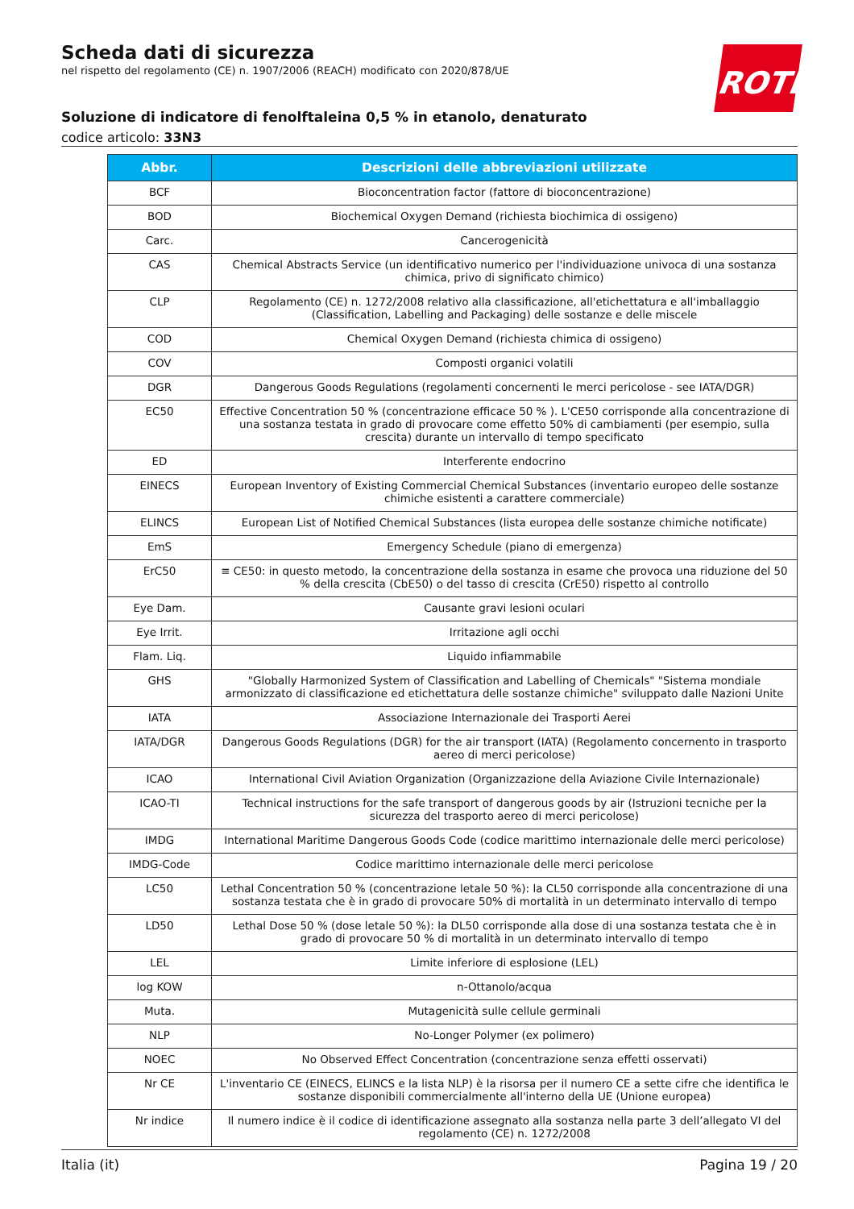Scheda dati di sicurezza
nel rispetto del regolamento (CE) n. 1907/2006 (REACH) modificato con 2020/878/UE
Soluzione di indicatore di fenolftaleina 0,5 % in etanolo, denaturato
codice articolo: 33N3
ROTH
| Abbr. | Descrizioni delle abbreviazioni utilizzate |
| --- | --- |
| BCF | Bioconcentration factor (fattore di bioconcentrazione) |
| BOD | Biochemical Oxygen Demand (richiesta biochimica di ossigeno) |
| Carc. | Cancerogenicità |
| CAS | Chemical Abstracts Service (un identificativo numerico per l'individuazione univoca di una sostanza chimica, privo di significato chimico) |
| CLP | Regolamento (CE) n. 1272/2008 relativo alla classificazione, all'etichettatura e all'imballaggio (Classification, Labelling and Packaging) delle sostanze e delle miscele |
| COD | Chemical Oxygen Demand (richiesta chimica di ossigeno) |
| COV | Composti organici volatili |
| DGR | Dangerous Goods Regulations (regolamenti concernenti le merci pericolose - see IATA/DGR) |
| EC50 | Effective Concentration 50 % (concentrazione efficace 50 % ). L'CE50 corrisponde alla concentrazione di una sostanza testata in grado di provocare come effetto 50% di cambiamenti (per esempio, sulla crescita) durante un intervallo di tempo specificato |
| ED | Interferente endocrino |
| EINECS | European Inventory of Existing Commercial Chemical Substances (inventario europeo delle sostanze chimiche esistenti a carattere commerciale) |
| ELINCS | European List of Notified Chemical Substances (lista europea delle sostanze chimiche notificate) |
| EmS | Emergency Schedule (piano di emergenza) |
| ErC50 | ≡ CE50: in questo metodo, la concentrazione della sostanza in esame che provoca una riduzione del 50 % della crescita (CbE50) o del tasso di crescita (CrE50) rispetto al controllo |
| Eye Dam. | Causante gravi lesioni oculari |
| Eye Irrit. | Irritazione agli occhi |
| Flam. Liq. | Liquido infiammabile |
| GHS | "Globally Harmonized System of Classification and Labelling of Chemicals" "Sistema mondiale armonizzato di classificazione ed etichettatura delle sostanze chimiche" sviluppato dalle Nazioni Unite |
| IATA | Associazione Internazionale dei Trasporti Aerei |
| IATA/DGR | Dangerous Goods Regulations (DGR) for the air transport (IATA) (Regolamento concernento in trasporto aereo di merci pericolose) |
| ICAO | International Civil Aviation Organization (Organizzazione della Aviazione Civile Internazionale) |
| ICAO-TI | Technical instructions for the safe transport of dangerous goods by air (Istruzioni tecniche per la sicurezza del trasporto aereo di merci pericolose) |
| IMDG | International Maritime Dangerous Goods Code (codice marittimo internazionale delle merci pericolose) |
| IMDG-Code | Codice marittimo internazionale delle merci pericolose |
| LC50 | Lethal Concentration 50 % (concentrazione letale 50 %): la CL50 corrisponde alla concentrazione di una sostanza testata che è in grado di provocare 50% di mortalità in un determinato intervallo di tempo |
| LD50 | Lethal Dose 50 % (dose letale 50 %): la DL50 corrisponde alla dose di una sostanza testata che è in grado di provocare 50 % di mortalità in un determinato intervallo di tempo |
| LEL | Limite inferiore di esplosione (LEL) |
| log KOW | n-Ottanolo/acqua |
| Muta. | Mutagenicità sulle cellule germinali |
| NLP | No-Longer Polymer (ex polimero) |
| NOEC | No Observed Effect Concentration (concentrazione senza effetti osservati) |
| Nr CE | L'inventario CE (EINECS, ELINCS e la lista NLP) è la risorsa per il numero CE a sette cifre che identifica le sostanze disponibili commercialmente all'interno della UE (Unione europea) |
| Nr indice | Il numero indice è il codice di identificazione assegnato alla sostanza nella parte 3 dell’allegato VI del regolamento (CE) n. 1272/2008 |
Italia (it) Pagina 19 / 20